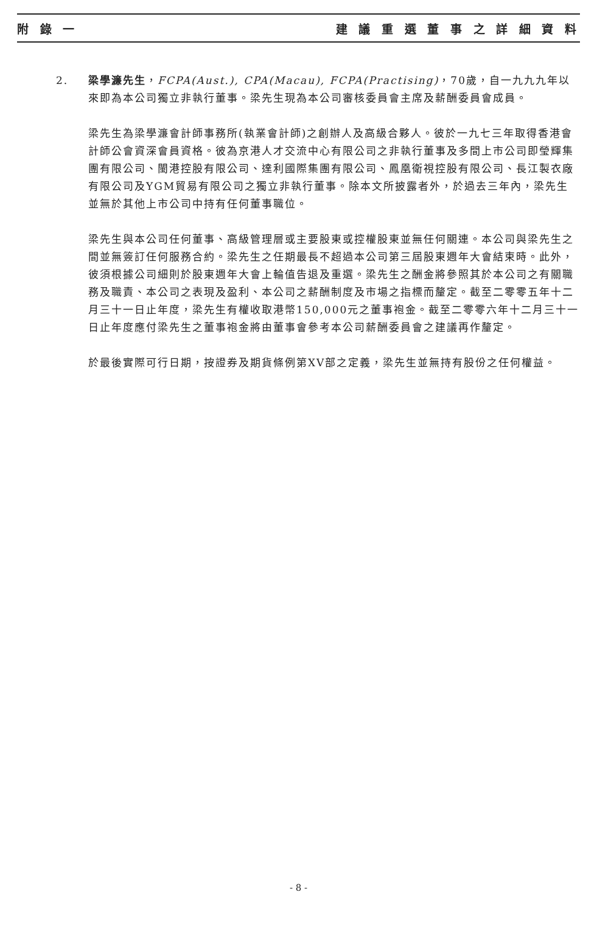附 錄 一 建 議 重 選 董 事 之 詳 細 資 料
2. 梁學濂先生，FCPA(Aust.), CPA(Macau), FCPA(Practising)，70歲，自一九九九年以來即為本公司獨立非執行董事。梁先生現為本公司審核委員會主席及薪酬委員會成員。
梁先生為梁學濂會計師事務所(執業會計師)之創辦人及高級合夥人。彼於一九七三年取得香港會計師公會資深會員資格。彼為京港人才交流中心有限公司之非執行董事及多間上市公司即瑩輝集團有限公司、閩港控股有限公司、達利國際集團有限公司、鳳凰衛視控股有限公司、長江製衣廠有限公司及YGM貿易有限公司之獨立非執行董事。除本文所披露者外，於過去三年內，梁先生並無於其他上市公司中持有任何董事職位。
梁先生與本公司任何董事、高級管理層或主要股東或控權股東並無任何關連。本公司與梁先生之間並無簽訂任何服務合約。梁先生之任期最長不超過本公司第三屆股東週年大會結束時。此外，彼須根據公司細則於股東週年大會上輪值告退及重選。梁先生之酬金將參照其於本公司之有關職務及職責、本公司之表現及盈利、本公司之薪酬制度及市場之指標而釐定。截至二零零五年十二月三十一日止年度，梁先生有權收取港幣150,000元之董事袍金。截至二零零六年十二月三十一日止年度應付梁先生之董事袍金將由董事會參考本公司薪酬委員會之建議再作釐定。
於最後實際可行日期，按證券及期貨條例第XV部之定義，梁先生並無持有股份之任何權益。
- 8 -